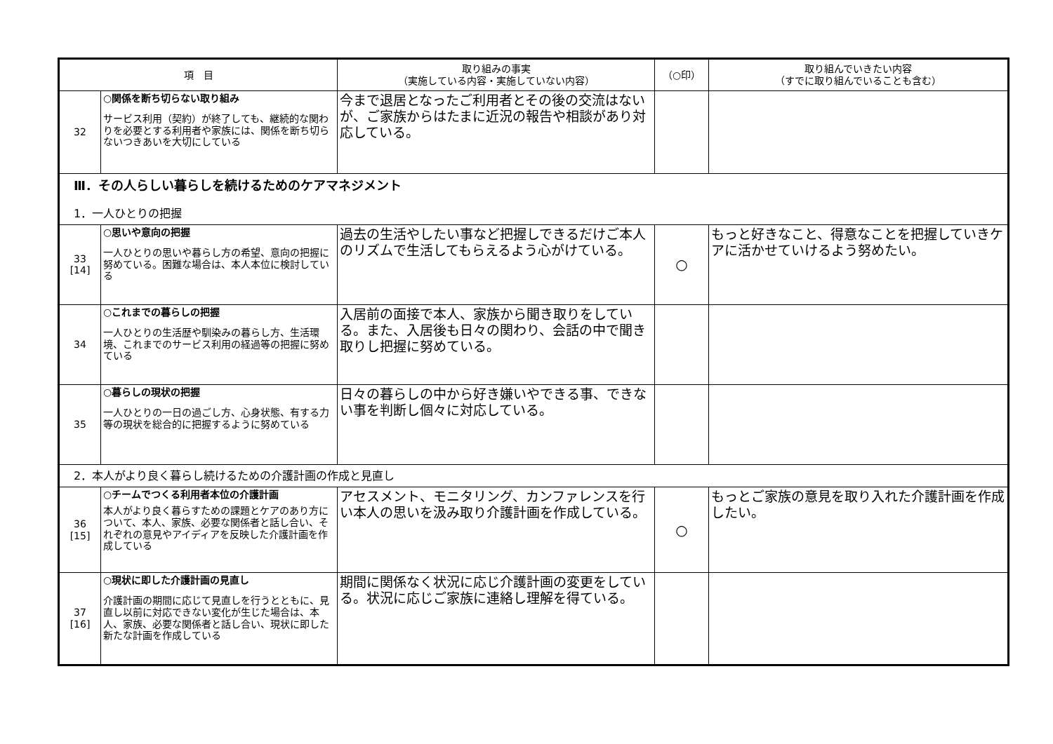| 項 目 | | 取り組みの事実 （実施している内容・実施していない内容） | （○印） | 取り組んでいきたい内容 （すでに取り組んでいることも含む） |
| --- | --- | --- | --- | --- |
| 32 | ○関係を断ち切らない取り組み サービス利用（契約）が終了しても、継続的な関わりを必要とする利用者や家族には、関係を断ち切らないつきあいを大切にしている | 今まで退居となったご利用者とその後の交流はないが、ご家族からはたまに近況の報告や相談があり対応している。 | | |
| Ⅲ．その人らしい暮らしを続けるためのケアマネジメント 1．一人ひとりの把握 | | | | |
| 33 [14] | ○思いや意向の把握 一人ひとりの思いや暮らし方の希望、意向の把握に努めている。困難な場合は、本人本位に検討している | 過去の生活やしたい事など把握しできるだけご本人のリズムで生活してもらえるよう心がけている。 | ○ | もっと好きなこと、得意なことを把握していきケアに活かせていけるよう努めたい。 |
| 34 | ○これまでの暮らしの把握 一人ひとりの生活歴や馴染みの暮らし方、生活環境、これまでのサービス利用の経過等の把握に努めている | 入居前の面接で本人、家族から聞き取りをしている。また、入居後も日々の関わり、会話の中で聞き取りし把握に努めている。 | | |
| 35 | ○暮らしの現状の把握 一人ひとりの一日の過ごし方、心身状態、有する力等の現状を総合的に把握するように努めている | 日々の暮らしの中から好き嫌いやできる事、できない事を判断し個々に対応している。 | | |
| 2．本人がより良く暮らし続けるための介護計画の作成と見直し | | | | |
| 36 [15] | ○チームでつくる利用者本位の介護計画 本人がより良く暮らすための課題とケアのあり方について、本人、家族、必要な関係者と話し合い、それぞれの意見やアイディアを反映した介護計画を作成している | アセスメント、モニタリング、カンファレンスを行い本人の思いを汲み取り介護計画を作成している。 | ○ | もっとご家族の意見を取り入れた介護計画を作成したい。 |
| 37 [16] | ○現状に即した介護計画の見直し 介護計画の期間に応じて見直しを行うとともに、見直し以前に対応できない変化が生じた場合は、本人、家族、必要な関係者と話し合い、現状に即した新たな計画を作成している | 期間に関係なく状況に応じ介護計画の変更をしている。状況に応じご家族に連絡し理解を得ている。 | | |